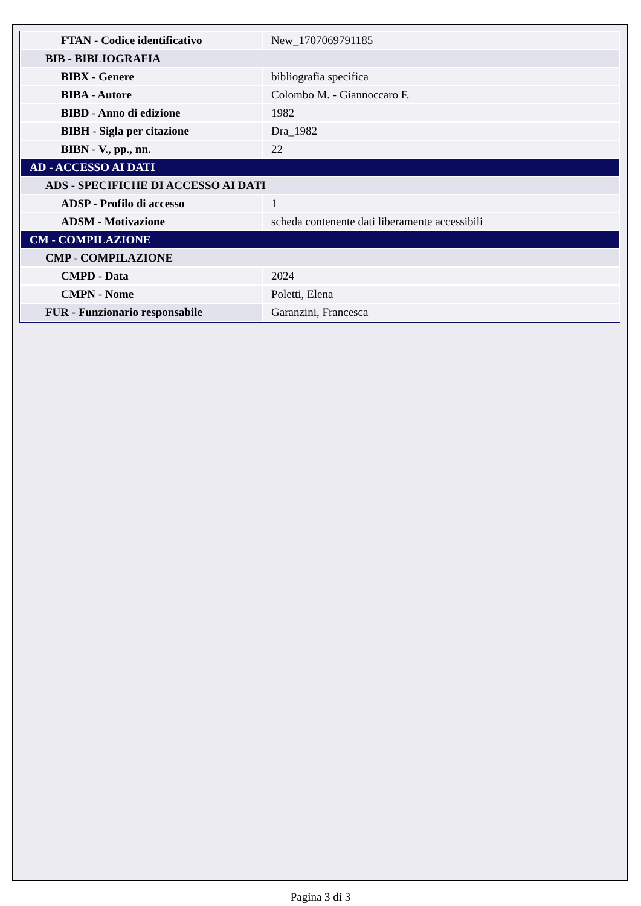| FTAN - Codice identificativo | New_1707069791185 |
| BIB - BIBLIOGRAFIA | |
| BIBX - Genere | bibliografia specifica |
| BIBA - Autore | Colombo M. - Giannoccaro F. |
| BIBD - Anno di edizione | 1982 |
| BIBH - Sigla per citazione | Dra_1982 |
| BIBN - V., pp., nn. | 22 |
| AD - ACCESSO AI DATI | |
| ADS - SPECIFICHE DI ACCESSO AI DATI | |
| ADSP - Profilo di accesso | 1 |
| ADSM - Motivazione | scheda contenente dati liberamente accessibili |
| CM - COMPILAZIONE | |
| CMP - COMPILAZIONE | |
| CMPD - Data | 2024 |
| CMPN - Nome | Poletti, Elena |
| FUR - Funzionario responsabile | Garanzini, Francesca |
Pagina 3 di 3